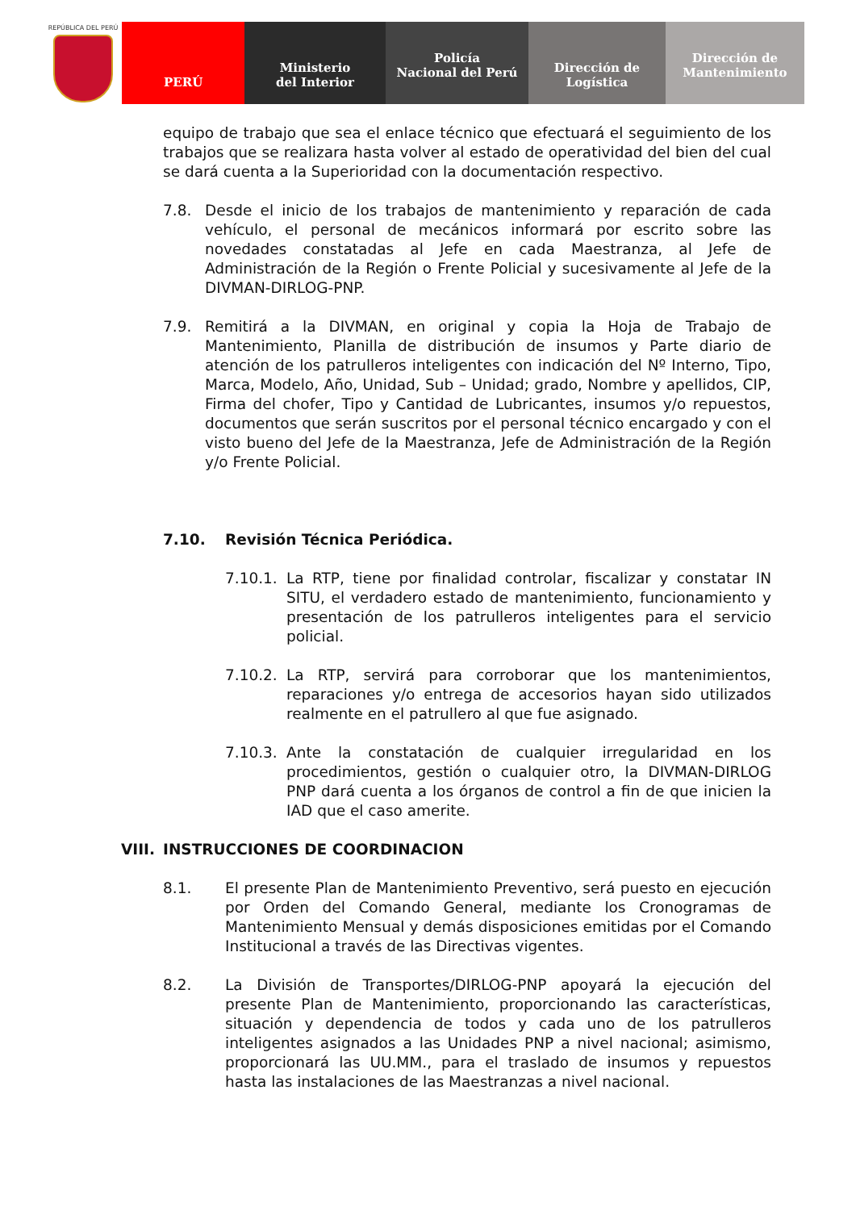REPÚBLICA DEL PERÚ
PERÚ Ministerio
del Interior
Policía
Nacional del Perú
Dirección de
Logística
Dirección de
Mantenimiento
equipo de trabajo que sea el enlace técnico que efectuará el seguimiento de los trabajos que se realizara hasta volver al estado de operatividad del bien del cual se dará cuenta a la Superioridad con la documentación respectivo.
7.8. Desde el inicio de los trabajos de mantenimiento y reparación de cada vehículo, el personal de mecánicos informará por escrito sobre las novedades constatadas al Jefe en cada Maestranza, al Jefe de Administración de la Región o Frente Policial y sucesivamente al Jefe de la DIVMAN-DIRLOG-PNP.
7.9. Remitirá a la DIVMAN, en original y copia la Hoja de Trabajo de Mantenimiento, Planilla de distribución de insumos y Parte diario de atención de los patrulleros inteligentes con indicación del Nº Interno, Tipo, Marca, Modelo, Año, Unidad, Sub – Unidad; grado, Nombre y apellidos, CIP, Firma del chofer, Tipo y Cantidad de Lubricantes, insumos y/o repuestos, documentos que serán suscritos por el personal técnico encargado y con el visto bueno del Jefe de la Maestranza, Jefe de Administración de la Región y/o Frente Policial.
7.10. Revisión Técnica Periódica.
7.10.1.
La RTP, tiene por finalidad controlar, fiscalizar y constatar IN SITU, el verdadero estado de mantenimiento, funcionamiento y presentación de los patrulleros inteligentes para el servicio policial.
7.10.2.
La RTP, servirá para corroborar que los mantenimientos, reparaciones y/o entrega de accesorios hayan sido utilizados realmente en el patrullero al que fue asignado.
7.10.3.
Ante la constatación de cualquier irregularidad en los procedimientos, gestión o cualquier otro, la DIVMAN-DIRLOG PNP dará cuenta a los órganos de control a fin de que inicien la IAD que el caso amerite.
VIII.
INSTRUCCIONES DE COORDINACION
8.1. El presente Plan de Mantenimiento Preventivo, será puesto en ejecución por Orden del Comando General, mediante los Cronogramas de Mantenimiento Mensual y demás disposiciones emitidas por el Comando Institucional a través de las Directivas vigentes.
8.2. La División de Transportes/DIRLOG-PNP apoyará la ejecución del presente Plan de Mantenimiento, proporcionando las características, situación y dependencia de todos y cada uno de los patrulleros inteligentes asignados a las Unidades PNP a nivel nacional; asimismo, proporcionará las UU.MM., para el traslado de insumos y repuestos hasta las instalaciones de las Maestranzas a nivel nacional.